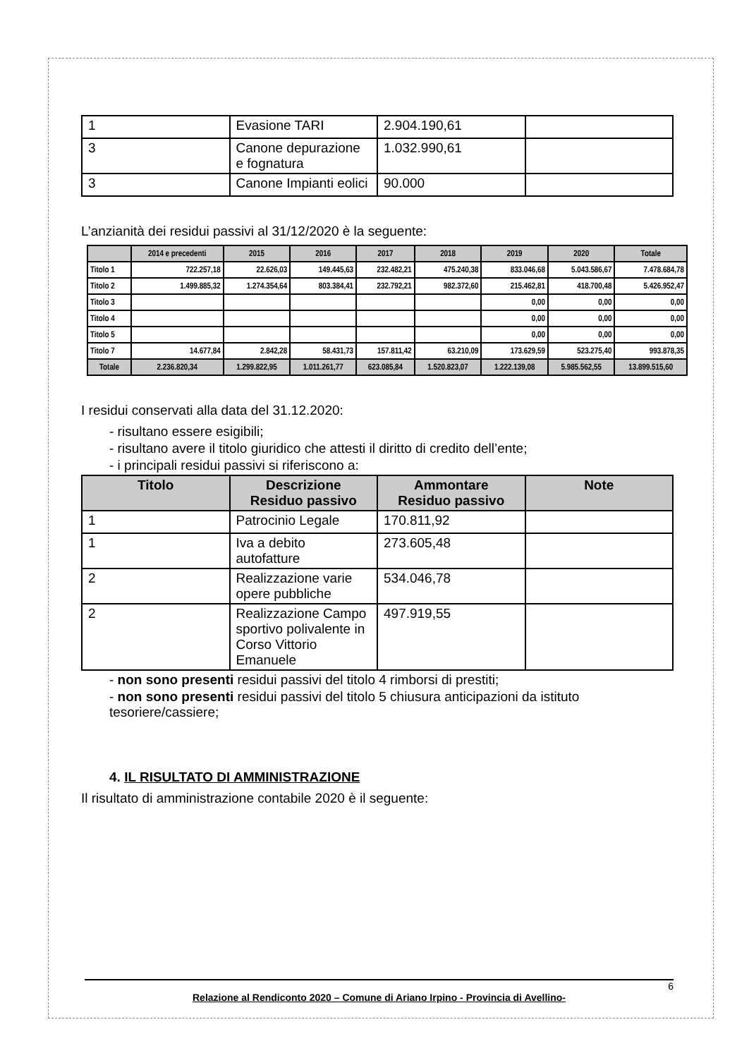| 1 | Evasione TARI | 2.904.190,61 | |
| 3 | Canone depurazione e fognatura | 1.032.990,61 | |
| 3 | Canone Impianti eolici | 90.000 | |
L’anzianità dei residui passivi al 31/12/2020 è la seguente:
| | 2014 e precedenti | 2015 | 2016 | 2017 | 2018 | 2019 | 2020 | Totale |
| --- | --- | --- | --- | --- | --- | --- | --- | --- |
| Titolo 1 | 722.257,18 | 22.626,03 | 149.445,63 | 232.482,21 | 475.240,38 | 833.046,68 | 5.043.586,67 | 7.478.684,78 |
| Titolo 2 | 1.499.885,32 | 1.274.354,64 | 803.384,41 | 232.792,21 | 982.372,60 | 215.462,81 | 418.700,48 | 5.426.952,47 |
| Titolo 3 | | | | | | 0,00 | 0,00 | 0,00 |
| Titolo 4 | | | | | | 0,00 | 0,00 | 0,00 |
| Titolo 5 | | | | | | 0,00 | 0,00 | 0,00 |
| Titolo 7 | 14.677,84 | 2.842,28 | 58.431,73 | 157.811,42 | 63.210,09 | 173.629,59 | 523.275,40 | 993.878,35 |
| Totale | 2.236.820,34 | 1.299.822,95 | 1.011.261,77 | 623.085,84 | 1.520.823,07 | 1.222.139,08 | 5.985.562,55 | 13.899.515,60 |
I residui conservati alla data del 31.12.2020:
- risultano essere esigibili;
- risultano avere il titolo giuridico che attesti il diritto di credito dell’ente;
- i principali residui passivi si riferiscono a:
| Titolo | Descrizione Residuo passivo | Ammontare Residuo passivo | Note |
| --- | --- | --- | --- |
| 1 | Patrocinio Legale | 170.811,92 | |
| 1 | Iva a debito autofatture | 273.605,48 | |
| 2 | Realizzazione varie opere pubbliche | 534.046,78 | |
| 2 | Realizzazione Campo sportivo polivalente in Corso Vittorio Emanuele | 497.919,55 | |
- non sono presenti residui passivi del titolo 4 rimborsi di prestiti;
- non sono presenti residui passivi del titolo 5 chiusura anticipazioni da istituto tesoriere/cassiere;
4. IL RISULTATO DI AMMINISTRAZIONE
Il risultato di amministrazione contabile 2020 è il seguente:
6
Relazione al Rendiconto 2020 – Comune di Ariano Irpino - Provincia di Avellino-